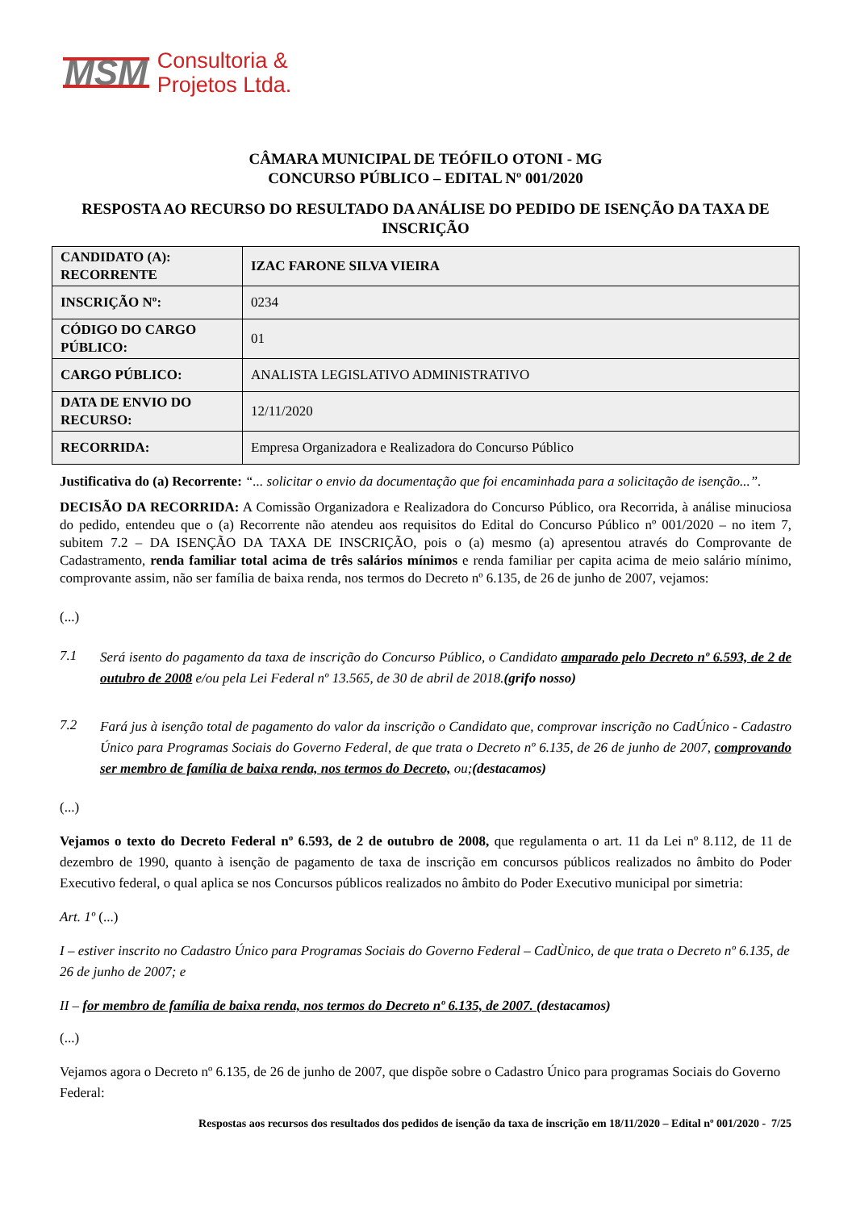MSM
Consultoria &
Projetos Ltda.
CÂMARA MUNICIPAL DE TEÓFILO OTONI - MG
CONCURSO PÚBLICO – EDITAL Nº 001/2020
RESPOSTA AO RECURSO DO RESULTADO DA ANÁLISE DO PEDIDO DE ISENÇÃO DA TAXA DE INSCRIÇÃO
| CANDIDATO (A): RECORRENTE | IZAC FARONE SILVA VIEIRA |
| INSCRIÇÃO Nº: | 0234 |
| CÓDIGO DO CARGO PÚBLICO: | 01 |
| CARGO PÚBLICO: | ANALISTA LEGISLATIVO ADMINISTRATIVO |
| DATA DE ENVIO DO RECURSO: | 12/11/2020 |
| RECORRIDA: | Empresa Organizadora e Realizadora do Concurso Público |
Justificativa do (a) Recorrente: “... solicitar o envio da documentação que foi encaminhada para a solicitação de isenção...”.
DECISÃO DA RECORRIDA: A Comissão Organizadora e Realizadora do Concurso Público, ora Recorrida, à análise minuciosa do pedido, entendeu que o (a) Recorrente não atendeu aos requisitos do Edital do Concurso Público nº 001/2020 – no item 7, subitem 7.2 – DA ISENÇÃO DA TAXA DE INSCRIÇÃO, pois o (a) mesmo (a) apresentou através do Comprovante de Cadastramento, renda familiar total acima de três salários mínimos e renda familiar per capita acima de meio salário mínimo, comprovante assim, não ser família de baixa renda, nos termos do Decreto nº 6.135, de 26 de junho de 2007, vejamos:
(...)
7.1 Será isento do pagamento da taxa de inscrição do Concurso Público, o Candidato amparado pelo Decreto nº 6.593, de 2 de outubro de 2008 e/ou pela Lei Federal nº 13.565, de 30 de abril de 2018.(grifo nosso)
7.2 Fará jus à isenção total de pagamento do valor da inscrição o Candidato que, comprovar inscrição no CadÚnico - Cadastro Único para Programas Sociais do Governo Federal, de que trata o Decreto nº 6.135, de 26 de junho de 2007, comprovando ser membro de família de baixa renda, nos termos do Decreto, ou;(destacamos)
(...)
Vejamos o texto do Decreto Federal nº 6.593, de 2 de outubro de 2008, que regulamenta o art. 11 da Lei nº 8.112, de 11 de dezembro de 1990, quanto à isenção de pagamento de taxa de inscrição em concursos públicos realizados no âmbito do Poder Executivo federal, o qual aplica se nos Concursos públicos realizados no âmbito do Poder Executivo municipal por simetria:
Art. 1º (...)
I – estiver inscrito no Cadastro Único para Programas Sociais do Governo Federal – CadÙnico, de que trata o Decreto nº 6.135, de 26 de junho de 2007; e
II – for membro de família de baixa renda, nos termos do Decreto nº 6.135, de 2007. (destacamos)
(...)
Vejamos agora o Decreto nº 6.135, de 26 de junho de 2007, que dispõe sobre o Cadastro Único para programas Sociais do Governo Federal:
Respostas aos recursos dos resultados dos pedidos de isenção da taxa de inscrição em 18/11/2020 – Edital nº 001/2020 - 7/25